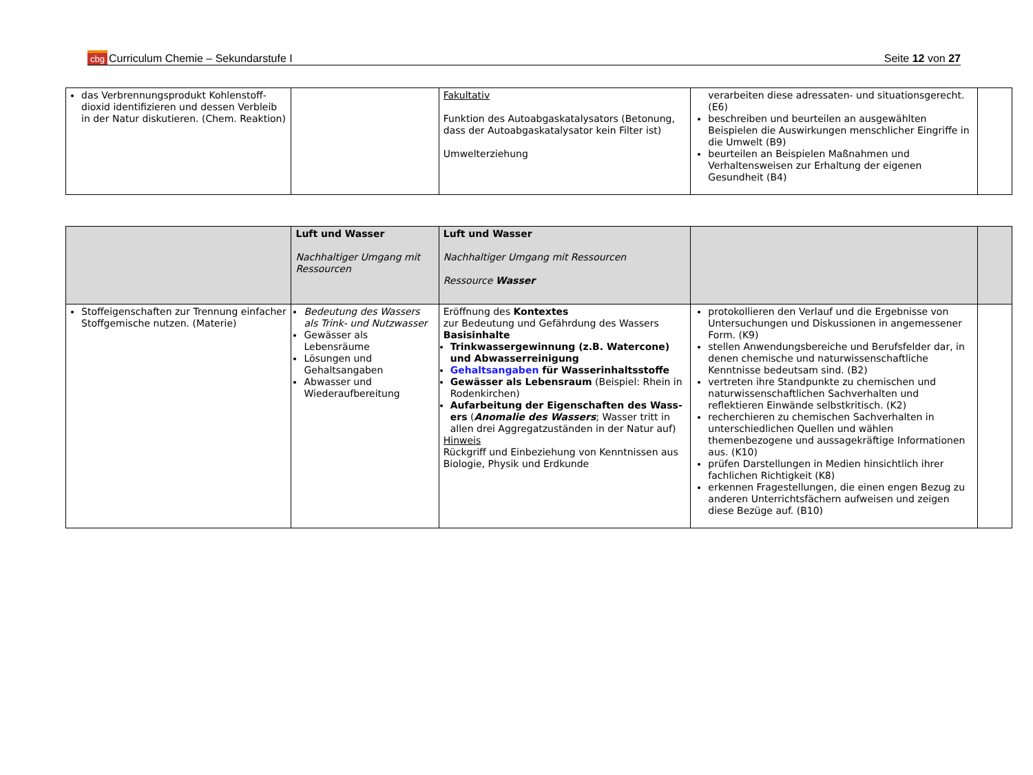cbg Curriculum Chemie – Sekundarstufe I
Seite 12 von 27
| das Verbrennungsprodukt Kohlenstoff-dioxid identifizieren und dessen Verbleib in der Natur diskutieren. (Chem. Reaktion) | | Fakultativ Funktion des Autoabgaskatalysators (Betonung, dass der Autoabgaskatalysator kein Filter ist) Umwelterziehung | verarbeiten diese adressaten- und situationsgerecht. (E6) beschreiben und beurteilen an ausgewählten Beispielen die Auswirkungen menschlicher Eingriffe in die Umwelt (B9) beurteilen an Beispielen Maßnahmen und Verhaltensweisen zur Erhaltung der eigenen Gesundheit (B4) | |
| | Luft und Wasser Nachhaltiger Umgang mit Ressourcen | Luft und Wasser Nachhaltiger Umgang mit Ressourcen Ressource Wasser | | |
| Stoffeigenschaften zur Trennung einfacher Stoffgemische nutzen. (Materie) | Bedeutung des Wassers als Trink- und Nutzwasser Gewässer als Lebensräume Lösungen und Gehaltsangaben Abwasser und Wiederaufbereitung | Eröffnung des Kontextes zur Bedeutung und Gefährdung des Wassers Basisinhalte Trinkwassergewinnung (z.B. Watercone) und Abwasserreinigung Gehaltsangaben für Wasserinhaltsstoffe Gewässer als Lebensraum (Beispiel: Rhein in Rodenkirchen) Aufarbeitung der Eigenschaften des Wass-ers ( Anomalie des Wassers ; Wasser tritt in allen drei Aggregatzuständen in der Natur auf) Hinweis Rückgriff und Einbeziehung von Kenntnissen aus Biologie, Physik und Erdkunde | protokollieren den Verlauf und die Ergebnisse von Untersuchungen und Diskussionen in angemessener Form. (K9) stellen Anwendungsbereiche und Berufsfelder dar, in denen chemische und naturwissenschaftliche Kenntnisse bedeutsam sind. (B2) vertreten ihre Standpunkte zu chemischen und naturwissenschaftlichen Sachverhalten und reflektieren Einwände selbstkritisch. (K2) recherchieren zu chemischen Sachverhalten in unterschiedlichen Quellen und wählen themenbezogene und aussagekräftige Informationen aus. (K10) prüfen Darstellungen in Medien hinsichtlich ihrer fachlichen Richtigkeit (K8) erkennen Fragestellungen, die einen engen Bezug zu anderen Unterrichtsfächern aufweisen und zeigen diese Bezüge auf. (B10) | |